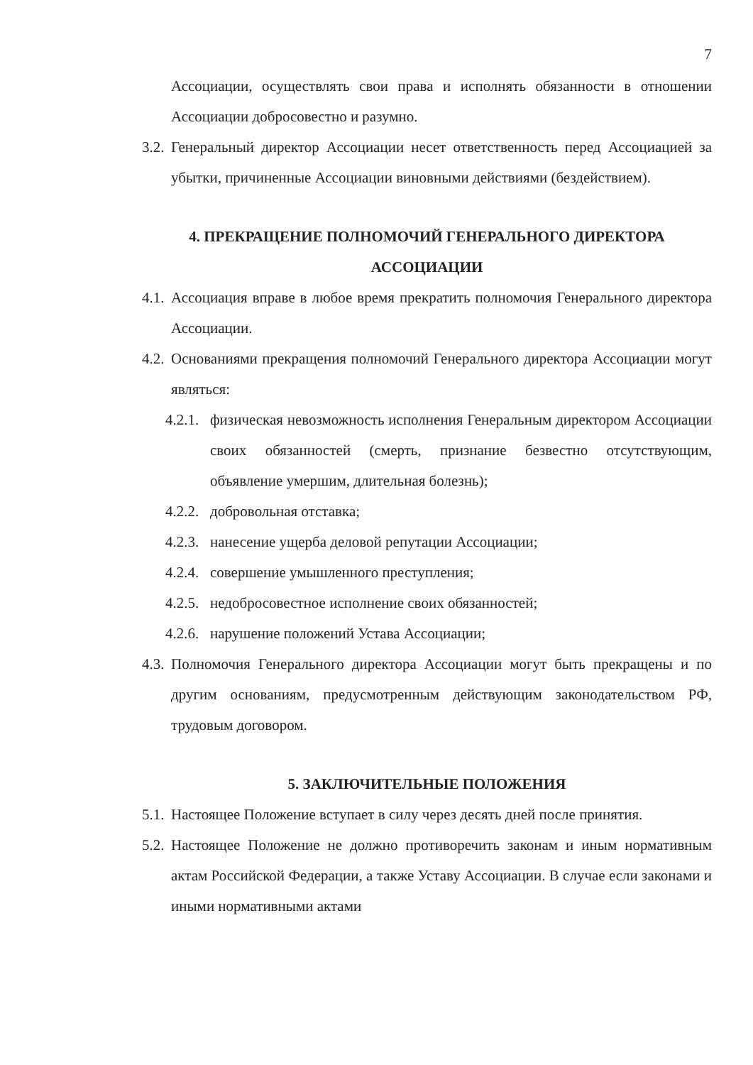7
Ассоциации, осуществлять свои права и исполнять обязанности в отношении Ассоциации добросовестно и разумно.
3.2. Генеральный директор Ассоциации несет ответственность перед Ассоциацией за убытки, причиненные Ассоциации виновными действиями (бездействием).
4. ПРЕКРАЩЕНИЕ ПОЛНОМОЧИЙ ГЕНЕРАЛЬНОГО ДИРЕКТОРА АССОЦИАЦИИ
4.1. Ассоциация вправе в любое время прекратить полномочия Генерального директора Ассоциации.
4.2. Основаниями прекращения полномочий Генерального директора Ассоциации могут являться:
4.2.1. физическая невозможность исполнения Генеральным директором Ассоциации своих обязанностей (смерть, признание безвестно отсутствующим, объявление умершим, длительная болезнь);
4.2.2. добровольная отставка;
4.2.3. нанесение ущерба деловой репутации Ассоциации;
4.2.4. совершение умышленного преступления;
4.2.5. недобросовестное исполнение своих обязанностей;
4.2.6. нарушение положений Устава Ассоциации;
4.3. Полномочия Генерального директора Ассоциации могут быть прекращены и по другим основаниям, предусмотренным действующим законодательством РФ, трудовым договором.
5. ЗАКЛЮЧИТЕЛЬНЫЕ ПОЛОЖЕНИЯ
5.1. Настоящее Положение вступает в силу через десять дней после принятия.
5.2. Настоящее Положение не должно противоречить законам и иным нормативным актам Российской Федерации, а также Уставу Ассоциации. В случае если законами и иными нормативными актами